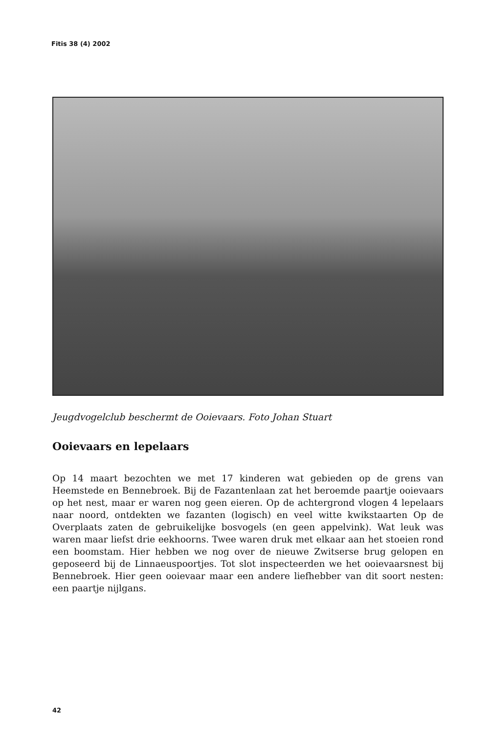Fitis 38 (4) 2002
Jeugdvogelclub beschermt de Ooievaars. Foto Johan Stuart
Ooievaars en lepelaars
Op 14 maart bezochten we met 17 kinderen wat gebieden op de grens van Heemstede en Bennebroek. Bij de Fazantenlaan zat het beroemde paartje ooievaars op het nest, maar er waren nog geen eieren. Op de achtergrond vlogen 4 lepelaars naar noord, ontdekten we fazanten (logisch) en veel witte kwikstaarten Op de Overplaats zaten de gebruikelijke bosvogels (en geen appelvink). Wat leuk was waren maar liefst drie eekhoorns. Twee waren druk met elkaar aan het stoeien rond een boomstam. Hier hebben we nog over de nieuwe Zwitserse brug gelopen en geposeerd bij de Linnaeuspoortjes. Tot slot inspecteerden we het ooievaarsnest bij Bennebroek. Hier geen ooievaar maar een andere liefhebber van dit soort nesten: een paartje nijlgans.
42